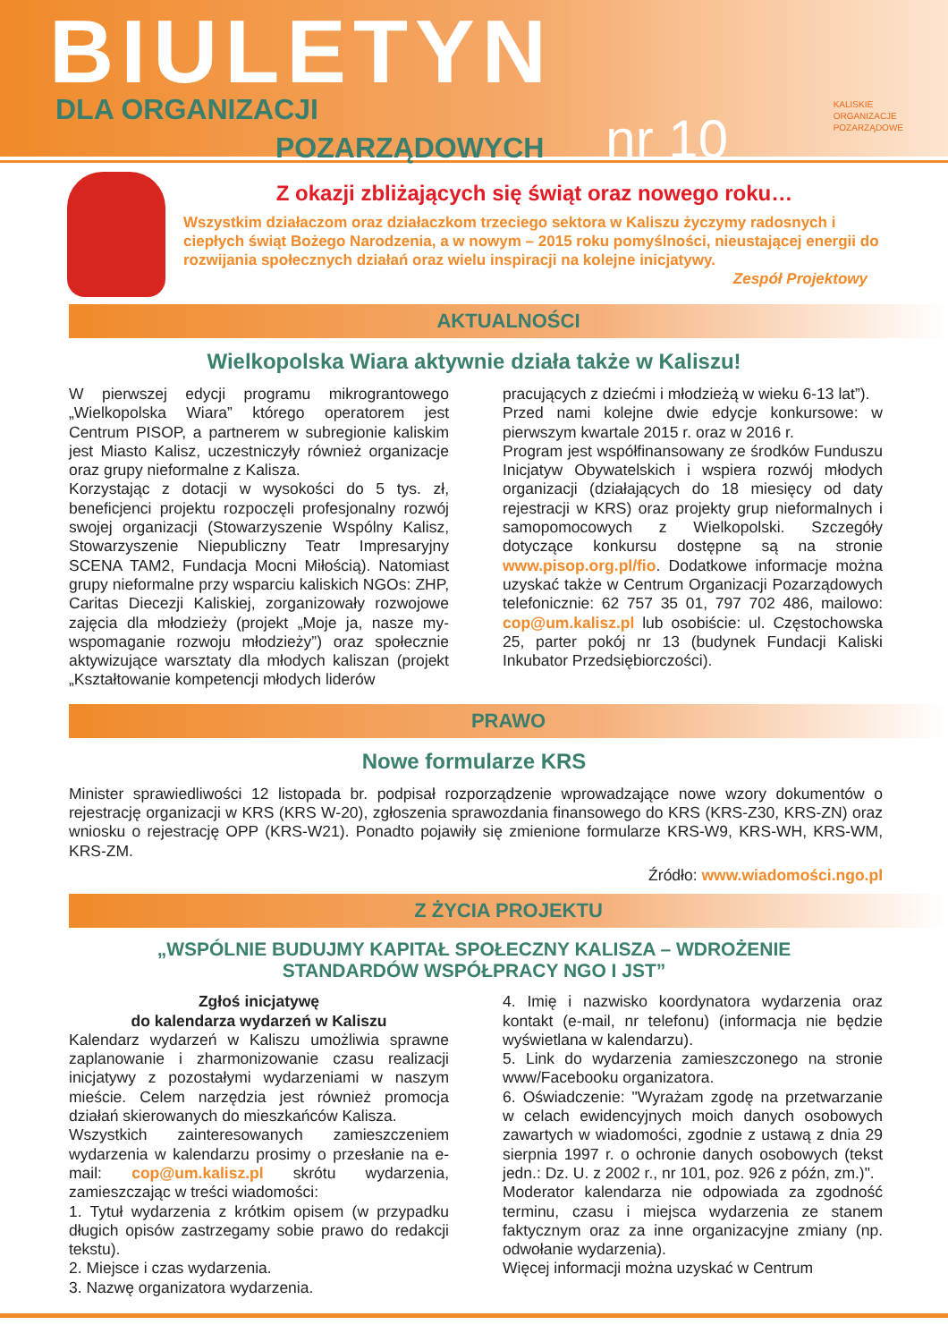BIULETYN
DLA ORGANIZACJI
POZARZĄDOWYCH nr 10
KALISKIE
ORGANIZACJE
POZARZĄDOWE
Z okazji zbliżających się świąt oraz nowego roku…
Wszystkim działaczom oraz działaczkom trzeciego sektora w Kaliszu życzymy radosnych i ciepłych świąt Bożego Narodzenia, a w nowym – 2015 roku pomyślności, nieustającej energii do rozwijania społecznych działań oraz wielu inspiracji na kolejne inicjatywy.
Zespół Projektowy
AKTUALNOŚCI
Wielkopolska Wiara aktywnie działa także w Kaliszu!
W pierwszej edycji programu mikrograntowego „Wielkopolska Wiara” którego operatorem jest Centrum PISOP, a partnerem w subregionie kaliskim jest Miasto Kalisz, uczestniczyły również organizacje oraz grupy nieformalne z Kalisza.
Korzystając z dotacji w wysokości do 5 tys. zł, beneficjenci projektu rozpoczęli profesjonalny rozwój swojej organizacji (Stowarzyszenie Wspólny Kalisz, Stowarzyszenie Niepubliczny Teatr Impresaryjny SCENA TAM2, Fundacja Mocni Miłością). Natomiast grupy nieformalne przy wsparciu kaliskich NGOs: ZHP, Caritas Diecezji Kaliskiej, zorganizowały rozwojowe zajęcia dla młodzieży (projekt „Moje ja, nasze my-wspomaganie rozwoju młodzieży”) oraz społecznie aktywizujące warsztaty dla młodych kaliszan (projekt „Kształtowanie kompetencji młodych liderów
pracujących z dziećmi i młodzieżą w wieku 6-13 lat”).
Przed nami kolejne dwie edycje konkursowe: w pierwszym kwartale 2015 r. oraz w 2016 r.
Program jest współfinansowany ze środków Funduszu Inicjatyw Obywatelskich i wspiera rozwój młodych organizacji (działających do 18 miesięcy od daty rejestracji w KRS) oraz projekty grup nieformalnych i samopomocowych z Wielkopolski. Szczegóły dotyczące konkursu dostępne są na stronie www.pisop.org.pl/fio. Dodatkowe informacje można uzyskać także w Centrum Organizacji Pozarządowych telefonicznie: 62 757 35 01, 797 702 486, mailowo: cop@um.kalisz.pl lub osobiście: ul. Częstochowska 25, parter pokój nr 13 (budynek Fundacji Kaliski Inkubator Przedsiębiorczości).
PRAWO
Nowe formularze KRS
Minister sprawiedliwości 12 listopada br. podpisał rozporządzenie wprowadzające nowe wzory dokumentów o rejestrację organizacji w KRS (KRS W-20), zgłoszenia sprawozdania finansowego do KRS (KRS-Z30, KRS-ZN) oraz wniosku o rejestrację OPP (KRS-W21). Ponadto pojawiły się zmienione formularze KRS-W9, KRS-WH, KRS-WM, KRS-ZM.
Źródło: www.wiadomości.ngo.pl
Z ŻYCIA PROJEKTU
„WSPÓLNIE BUDUJMY KAPITAŁ SPOŁECZNY KALISZA – WDROŻENIE
STANDARDÓW WSPÓŁPRACY NGO I JST”
Zgłoś inicjatywę
do kalendarza wydarzeń w Kaliszu
Kalendarz wydarzeń w Kaliszu umożliwia sprawne zaplanowanie i zharmonizowanie czasu realizacji inicjatywy z pozostałymi wydarzeniami w naszym mieście. Celem narzędzia jest również promocja działań skierowanych do mieszkańców Kalisza.
Wszystkich zainteresowanych zamieszczeniem wydarzenia w kalendarzu prosimy o przesłanie na e-mail: cop@um.kalisz.pl skrótu wydarzenia, zamieszczając w treści wiadomości:
1. Tytuł wydarzenia z krótkim opisem (w przypadku długich opisów zastrzegamy sobie prawo do redakcji tekstu).
2. Miejsce i czas wydarzenia.
3. Nazwę organizatora wydarzenia.
4. Imię i nazwisko koordynatora wydarzenia oraz kontakt (e-mail, nr telefonu) (informacja nie będzie wyświetlana w kalendarzu).
5. Link do wydarzenia zamieszczonego na stronie www/Facebooku organizatora.
6. Oświadczenie: "Wyrażam zgodę na przetwarzanie w celach ewidencyjnych moich danych osobowych zawartych w wiadomości, zgodnie z ustawą z dnia 29 sierpnia 1997 r. o ochronie danych osobowych (tekst jedn.: Dz. U. z 2002 r., nr 101, poz. 926 z późn, zm.)".
Moderator kalendarza nie odpowiada za zgodność terminu, czasu i miejsca wydarzenia ze stanem faktycznym oraz za inne organizacyjne zmiany (np. odwołanie wydarzenia).
Więcej informacji można uzyskać w Centrum